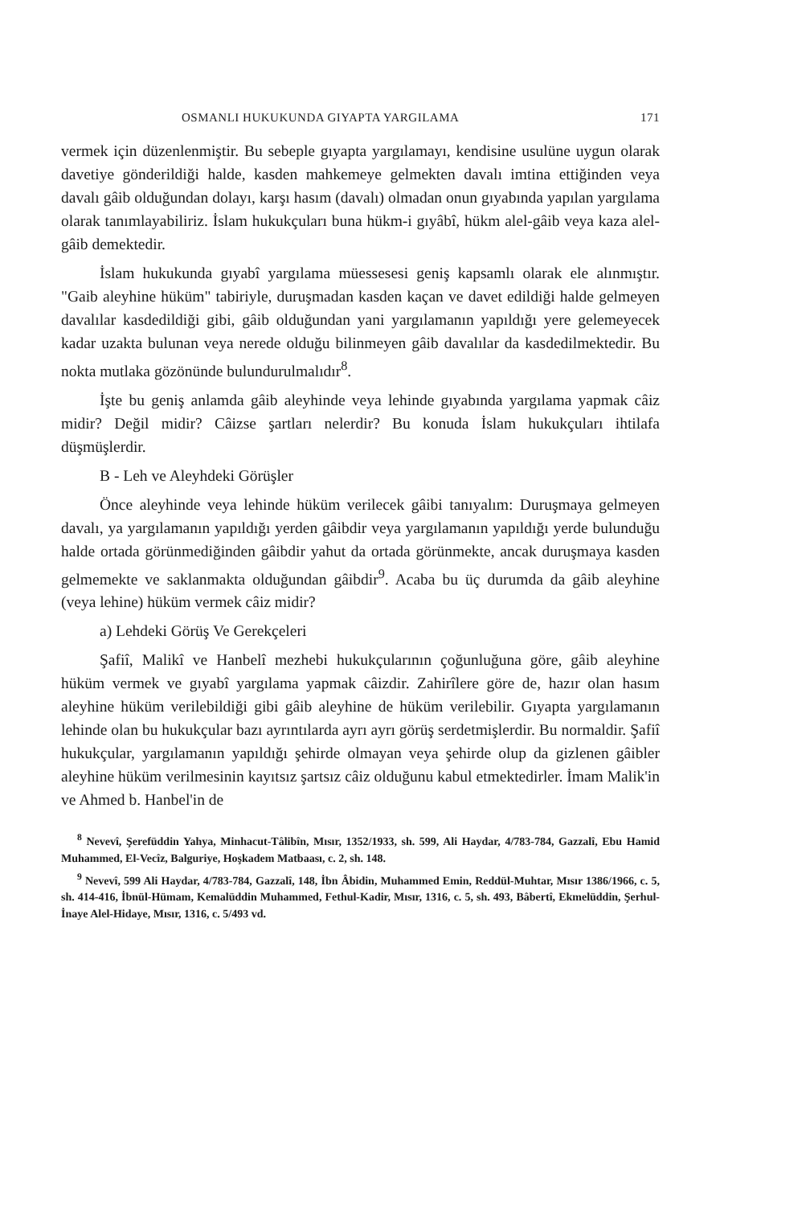OSMANLI HUKUKUNDA GIYAPTA YARGILAMA 171
vermek için düzenlenmiştir. Bu sebeple gıyapta yargılamayı, kendisine usulüne uygun olarak davetiye gönderildiği halde, kasden mahkemeye gelmekten davalı imtina ettiğinden veya davalı gâib olduğundan dolayı, karşı hasım (davalı) olmadan onun gıyabında yapılan yargılama olarak tanımlayabiliriz. İslam hukukçuları buna hükm-i gıyâbî, hükm alel-gâib veya kaza alel-gâib demektedir.
İslam hukukunda gıyabî yargılama müessesesi geniş kapsamlı olarak ele alınmıştır. "Gaib aleyhine hüküm" tabiriyle, duruşmadan kasden kaçan ve davet edildiği halde gelmeyen davalılar kasdedildiği gibi, gâib olduğundan yani yargılamanın yapıldığı yere gelemeyecek kadar uzakta bulunan veya nerede olduğu bilinmeyen gâib davalılar da kasdedilmektedir. Bu nokta mutlaka gözönünde bulundurulmalıdır<sup>8</sup>.
İşte bu geniş anlamda gâib aleyhinde veya lehinde gıyabında yargılama yapmak câiz midir? Değil midir? Câizse şartları nelerdir? Bu konuda İslam hukukçuları ihtilafa düşmüşlerdir.
B - Leh ve Aleyhdeki Görüşler
Önce aleyhinde veya lehinde hüküm verilecek gâibi tanıyalım: Duruşmaya gelmeyen davalı, ya yargılamanın yapıldığı yerden gâibdir veya yargılamanın yapıldığı yerde bulunduğu halde ortada görünmediğinden gâibdir yahut da ortada görünmekte, ancak duruşmaya kasden gelmemekte ve saklanmakta olduğundan gâibdir<sup>9</sup>. Acaba bu üç durumda da gâib aleyhine (veya lehine) hüküm vermek câiz midir?
a) Lehdeki Görüş Ve Gerekçeleri
Şafiî, Malikî ve Hanbelî mezhebi hukukçularının çoğunluğuna göre, gâib aleyhine hüküm vermek ve gıyabî yargılama yapmak câizdir. Zahirîlere göre de, hazır olan hasım aleyhine hüküm verilebildiği gibi gâib aleyhine de hüküm verilebilir. Gıyapta yargılamanın lehinde olan bu hukukçular bazı ayrıntılarda ayrı ayrı görüş serdetmişlerdir. Bu normaldir. Şafiî hukukçular, yargılamanın yapıldığı şehirde olmayan veya şehirde olup da gizlenen gâibler aleyhine hüküm verilmesinin kayıtsız şartsız câiz olduğunu kabul etmektedirler. İmam Malik'in ve Ahmed b. Hanbel'in de
<sup>8</sup> Nevevî, Şerefüddin Yahya, Minhacut-Tâlibîn, Mısır, 1352/1933, sh. 599, Ali Haydar, 4/783-784, Gazzalî, Ebu Hamid Muhammed, El-Vecîz, Balguriye, Hoşkadem Matbaası, c. 2, sh. 148.
<sup>9</sup> Nevevî, 599 Ali Haydar, 4/783-784, Gazzalî, 148, İbn Âbidin, Muhammed Emin, Reddül-Muhtar, Mısır 1386/1966, c. 5, sh. 414-416, İbnül-Hümam, Kemalüddin Muhammed, Fethul-Kadir, Mısır, 1316, c. 5, sh. 493, Bâbertî, Ekmelüddin, Şerhul-İnaye Alel-Hidaye, Mısır, 1316, c. 5/493 vd.